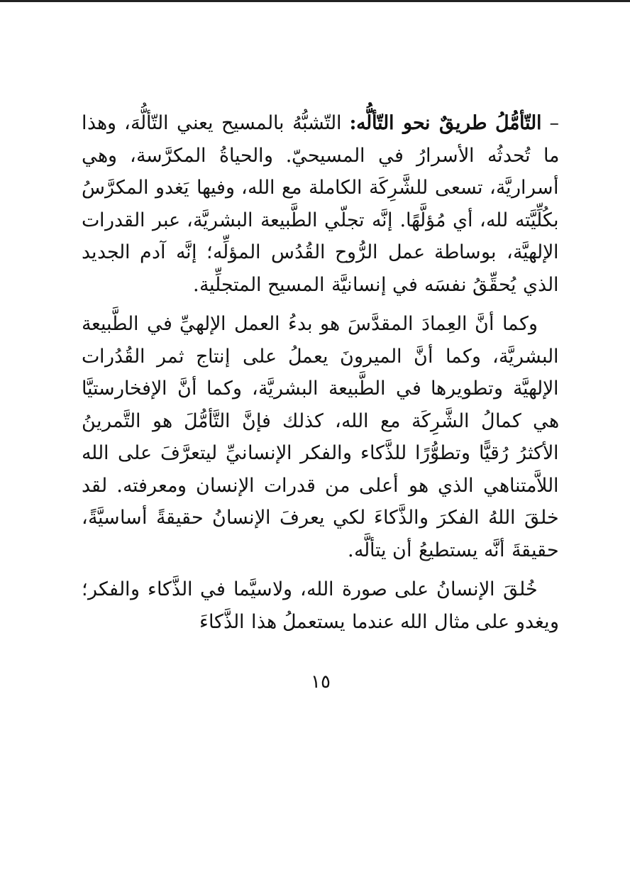– التّأمُّلُ طريقٌ نحو التّألُّه: التّشبُّهُ بالمسيح يعني التّألُّهَ، وهذا ما تُحدثُه الأسرارُ في المسيحيّ. والحياةُ المكرَّسة، وهي أسراريَّة، تسعى للشَّرِكَة الكاملة مع الله، وفيها يَغدو المكرَّسُ بكُلِّيَّته لله، أي مُؤلَّهًا. إنَّه تجلّي الطَّبيعة البشريَّة، عبر القدرات الإلهيَّة، بوساطة عمل الرُّوح القُدُس المؤلِّه؛ إنَّه آدم الجديد الذي يُحقِّقُ نفسَه في إنسانيَّة المسيح المتجلِّية.
وكما أنَّ العِمادَ المقدَّسَ هو بدءُ العمل الإلهيِّ في الطَّبيعة البشريَّة، وكما أنَّ الميرونَ يعملُ على إنتاج ثمر القُدُرات الإلهيَّة وتطويرها في الطَّبيعة البشريَّة، وكما أنَّ الإفخارستيَّا هي كمالُ الشَّرِكَة مع الله، كذلك فإنَّ التَّأمُّلَ هو التَّمرينُ الأكثرُ رُقيًّا وتطوُّرًا للذَّكاء والفكر الإنسانيِّ ليتعرَّفَ على الله اللاَّمتناهي الذي هو أعلى من قدرات الإنسان ومعرفته. لقد خلقَ اللهُ الفكرَ والذَّكاءَ لكي يعرفَ الإنسانُ حقيقةً أساسيَّةً، حقيقةَ أنَّه يستطيعُ أن يتألَّه.
خُلقَ الإنسانُ على صورة الله، ولاسيَّما في الذَّكاء والفكر؛ ويغدو على مثال الله عندما يستعملُ هذا الذَّكاءَ
١٥